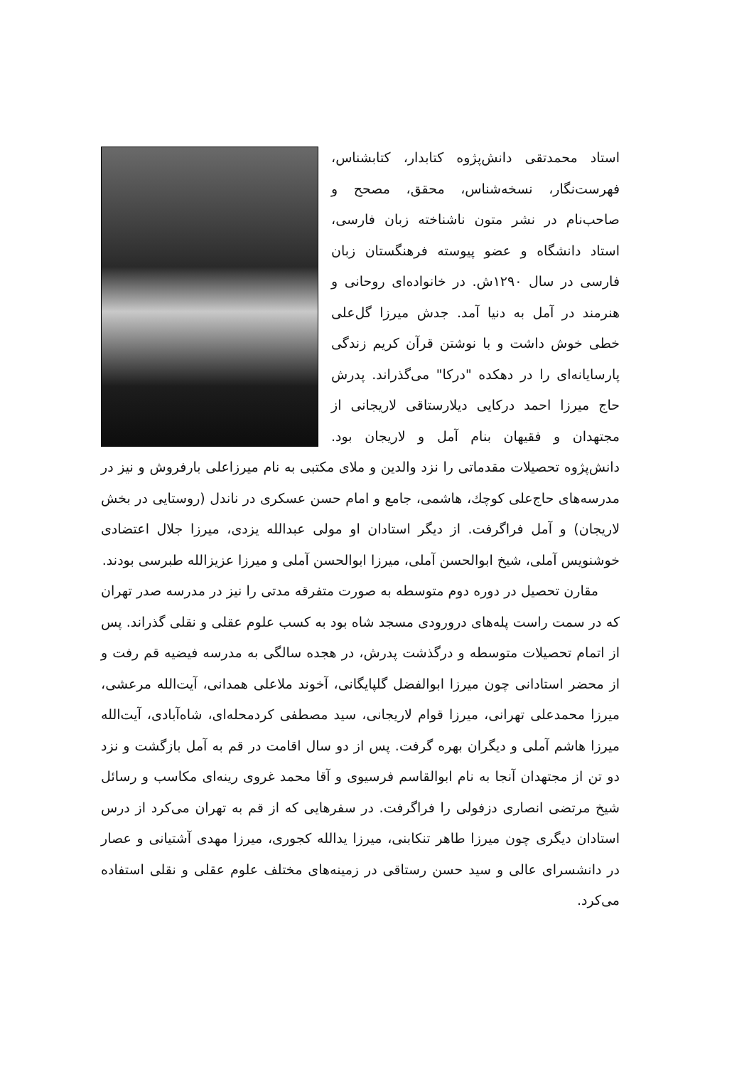استاد محمدتقی دانش‌پژوه کتابدار، کتابشناس، فهرست‌نگار، نسخه‌شناس، محقق، مصحح و صاحب‌نام در نشر متون ناشناخته زبان فارسی، استاد دانشگاه و عضو پیوسته فرهنگستان زبان فارسی در سال ۱۲۹۰ش. در خانواده‌ای روحانی و هنرمند در آمل به دنیا آمد. جدش میرزا گل‌علی خطی خوش داشت و با نوشتن قرآن کریم زندگی پارسایانه‌ای را در دهکده "درکا" می‌گذراند. پدرش حاج میرزا احمد درکایی دیلارستاقی لاریجانی از مجتهدان و فقیهان بنام آمل و لاریجان بود. دانش‌پژوه تحصیلات مقدماتی را نزد والدین و ملای مکتبی به نام میرزاعلی بارفروش و نیز در مدرسه‌های حاج‌علی کوچك، هاشمی، جامع و امام حسن عسکری در ناندل (روستایی در بخش لاریجان) و آمل فراگرفت. از دیگر استادان او مولی عبدالله یزدی، میرزا جلال اعتضادی خوشنویس آملی، شیخ ابوالحسن آملی، میرزا ابوالحسن آملی و میرزا عزیزالله طبرسی بودند.
مقارن تحصیل در دوره دوم متوسطه به صورت متفرقه مدتی را نیز در مدرسه صدر تهران که در سمت راست پله‌های درورودی مسجد شاه بود به کسب علوم عقلی و نقلی گذراند. پس از اتمام تحصیلات متوسطه و درگذشت پدرش، در هجده سالگی به مدرسه فیضیه قم رفت و از محضر استادانی چون میرزا ابوالفضل گلپایگانی، آخوند ملاعلی همدانی، آیت‌الله مرعشی، میرزا محمدعلی تهرانی، میرزا قوام لاریجانی، سید مصطفی کردمحله‌ای، شاه‌آبادی، آیت‌الله میرزا هاشم آملی و دیگران بهره گرفت. پس از دو سال اقامت در قم به آمل بازگشت و نزد دو تن از مجتهدان آنجا به نام ابوالقاسم فرسیوی و آقا محمد غروی رینه‌ای مکاسب و رسائل شیخ مرتضی انصاری دزفولی را فراگرفت. در سفرهایی که از قم به تهران می‌کرد از درس استادان دیگری چون میرزا طاهر تنکابنی، میرزا یدالله کجوری، میرزا مهدی آشتیانی و عصار در دانشسرای عالی و سید حسن رستاقی در زمینه‌های مختلف علوم عقلی و نقلی استفاده می‌کرد.